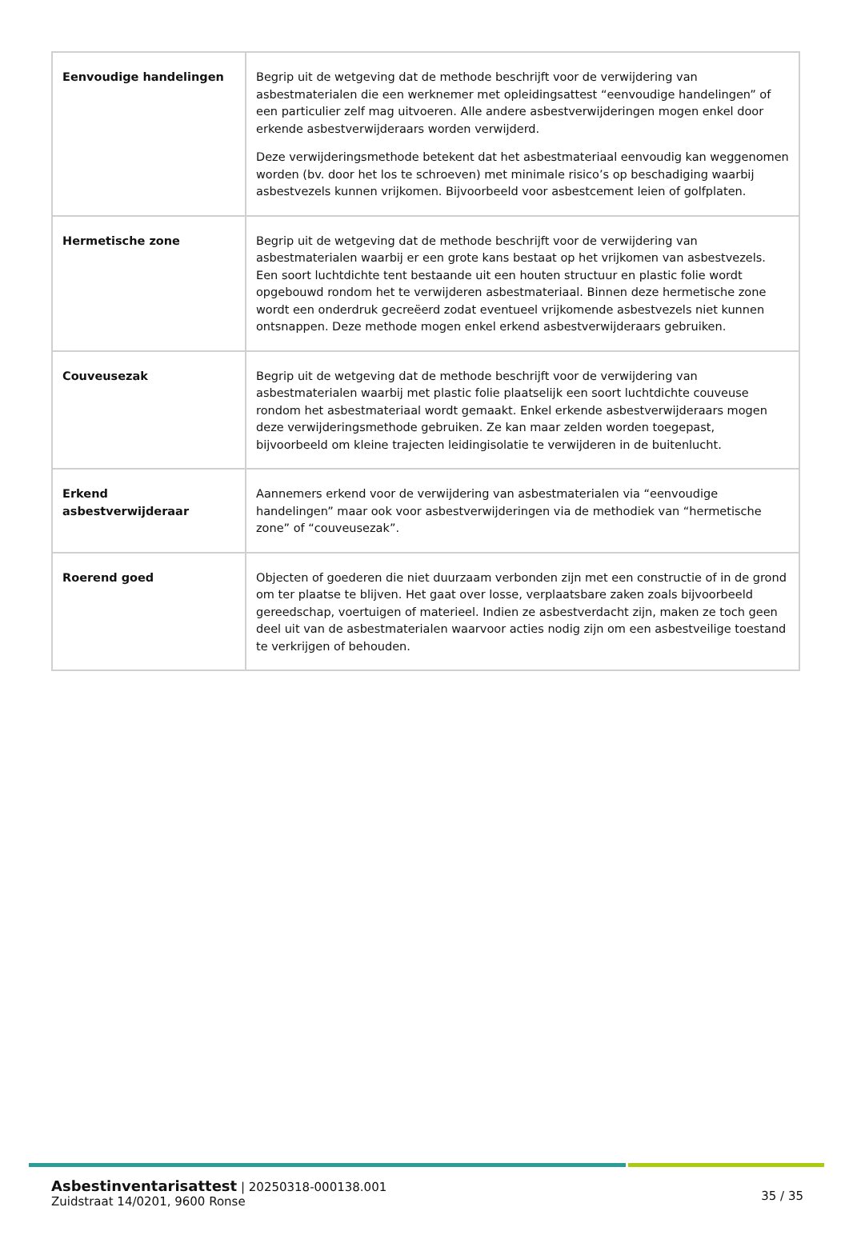| Eenvoudige handelingen | Begrip uit de wetgeving dat de methode beschrijft voor de verwijdering van asbestmaterialen die een werknemer met opleidingsattest “eenvoudige handelingen” of een particulier zelf mag uitvoeren. Alle andere asbestverwijderingen mogen enkel door erkende asbestverwijderaars worden verwijderd. Deze verwijderingsmethode betekent dat het asbestmateriaal eenvoudig kan weggenomen worden (bv. door het los te schroeven) met minimale risico’s op beschadiging waarbij asbestvezels kunnen vrijkomen. Bijvoorbeeld voor asbestcement leien of golfplaten. |
| Hermetische zone | Begrip uit de wetgeving dat de methode beschrijft voor de verwijdering van asbestmaterialen waarbij er een grote kans bestaat op het vrijkomen van asbestvezels. Een soort luchtdichte tent bestaande uit een houten structuur en plastic folie wordt opgebouwd rondom het te verwijderen asbestmateriaal. Binnen deze hermetische zone wordt een onderdruk gecreëerd zodat eventueel vrijkomende asbestvezels niet kunnen ontsnappen. Deze methode mogen enkel erkend asbestverwijderaars gebruiken. |
| Couveusezak | Begrip uit de wetgeving dat de methode beschrijft voor de verwijdering van asbestmaterialen waarbij met plastic folie plaatselijk een soort luchtdichte couveuse rondom het asbestmateriaal wordt gemaakt. Enkel erkende asbestverwijderaars mogen deze verwijderingsmethode gebruiken. Ze kan maar zelden worden toegepast, bijvoorbeeld om kleine trajecten leidingisolatie te verwijderen in de buitenlucht. |
| Erkend asbestverwijderaar | Aannemers erkend voor de verwijdering van asbestmaterialen via “eenvoudige handelingen” maar ook voor asbestverwijderingen via de methodiek van “hermetische zone” of “couveusezak”. |
| Roerend goed | Objecten of goederen die niet duurzaam verbonden zijn met een constructie of in de grond om ter plaatse te blijven. Het gaat over losse, verplaatsbare zaken zoals bijvoorbeeld gereedschap, voertuigen of materieel. Indien ze asbestverdacht zijn, maken ze toch geen deel uit van de asbestmaterialen waarvoor acties nodig zijn om een asbestveilige toestand te verkrijgen of behouden. |
Asbestinventarisattest | 20250318-000138.001
Zuidstraat 14/0201, 9600 Ronse
35 / 35